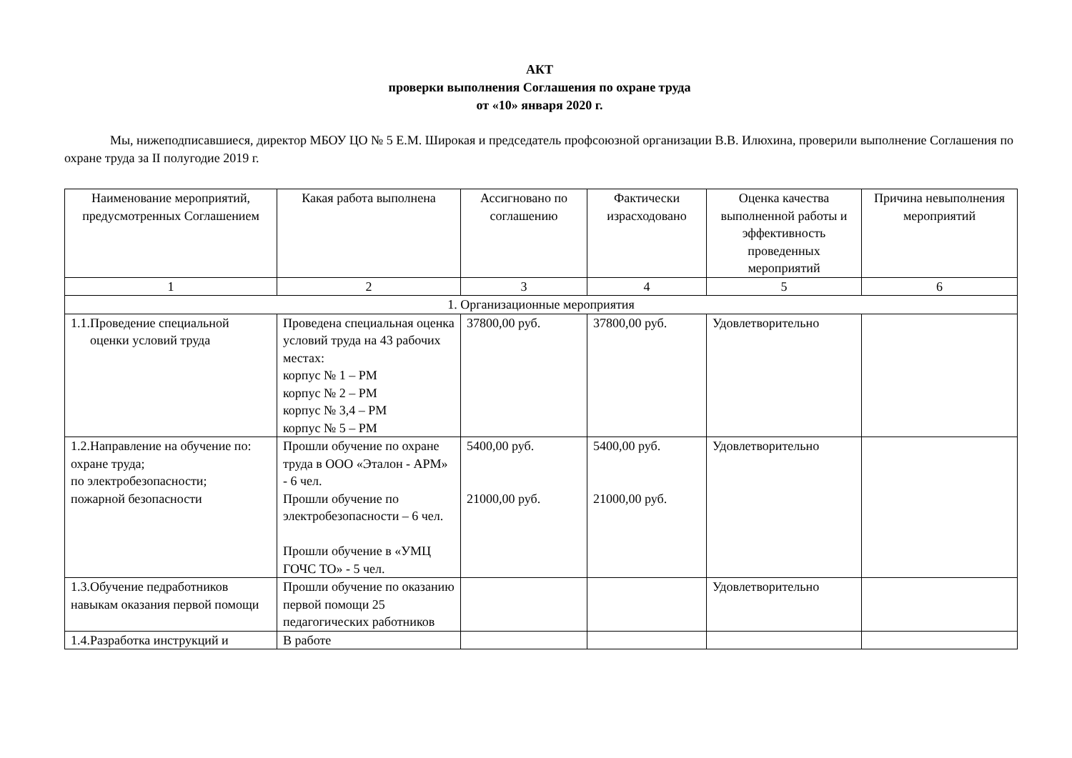АКТ
проверки выполнения Соглашения по охране труда
от «10» января 2020 г.
Мы, нижеподписавшиеся, директор МБОУ ЦО № 5 Е.М. Широкая и председатель профсоюзной организации В.В. Илюхина, проверили выполнение Соглашения по охране труда за II полугодие 2019 г.
| Наименование мероприятий, предусмотренных Соглашением | Какая работа выполнена | Ассигновано по соглашению | Фактически израсходовано | Оценка качества выполненной работы и эффективность проведенных мероприятий | Причина невыполнения мероприятий |
| --- | --- | --- | --- | --- | --- |
| 1 | 2 | 3 | 4 | 5 | 6 |
| 1. Организационные мероприятия | | | | | |
| 1.1.Проведение специальной оценки условий труда | Проведена специальная оценка условий труда на 43 рабочих местах: корпус № 1 – РМ корпус № 2 – РМ корпус № 3,4 – РМ корпус № 5 – РМ | 37800,00 руб. | 37800,00 руб. | Удовлетворительно | |
| 1.2.Направление на обучение по: охране труда; по электробезопасности; пожарной безопасности | Прошли обучение по охране труда в ООО «Эталон - АРМ» - 6 чел. Прошли обучение по электробезопасности – 6 чел. Прошли обучение в «УМЦ ГОЧС ТО» - 5 чел. | 5400,00 руб. 21000,00 руб. | 5400,00 руб. 21000,00 руб. | Удовлетворительно | |
| 1.3.Обучение педработников навыкам оказания первой помощи | Прошли обучение по оказанию первой помощи 25 педагогических работников | | | Удовлетворительно | |
| 1.4.Разработка инструкций и | В работе | | | | |